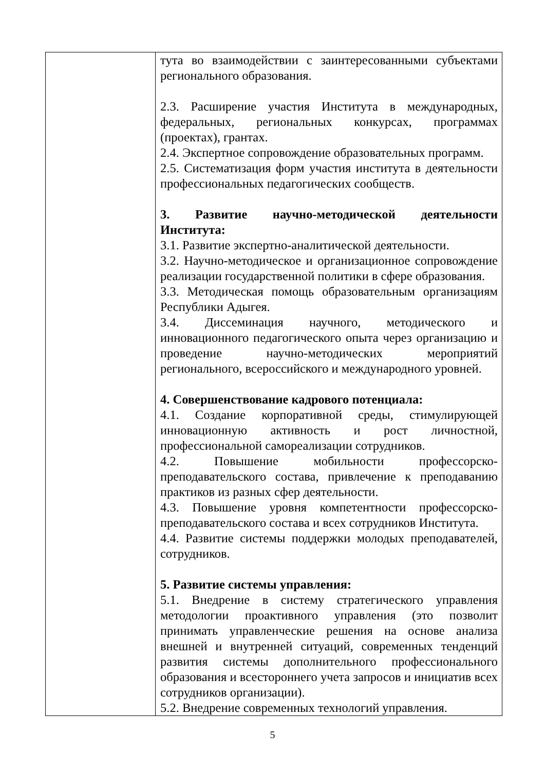| | тута во взаимодействии с заинтересованными субъектами регионального образования. 2.3. Расширение участия Института в международных, федеральных, региональных конкурсах, программах (проектах), грантах. 2.4. Экспертное сопровождение образовательных программ. 2.5. Систематизация форм участия института в деятельности профессиональных педагогических сообществ. 3. Развитие научно-методической деятельности Института: 3.1. Развитие экспертно-аналитической деятельности. 3.2. Научно-методическое и организационное сопровождение реализации государственной политики в сфере образования. 3.3. Методическая помощь образовательным организациям Республики Адыгея. 3.4. Диссеминация научного, методического и инновационного педагогического опыта через организацию и проведение научно-методических мероприятий регионального, всероссийского и международного уровней. 4. Совершенствование кадрового потенциала: 4.1. Создание корпоративной среды, стимулирующей инновационную активность и рост личностной, профессиональной самореализации сотрудников. 4.2. Повышение мобильности профессорско-преподавательского состава, привлечение к преподаванию практиков из разных сфер деятельности. 4.3. Повышение уровня компетентности профессорско-преподавательского состава и всех сотрудников Института. 4.4. Развитие системы поддержки молодых преподавателей, сотрудников. 5. Развитие системы управления: 5.1. Внедрение в систему стратегического управления методологии проактивного управления (это позволит принимать управленческие решения на основе анализа внешней и внутренней ситуаций, современных тенденций развития системы дополнительного профессионального образования и всестороннего учета запросов и инициатив всех сотрудников организации). 5.2. Внедрение современных технологий управления. |
5